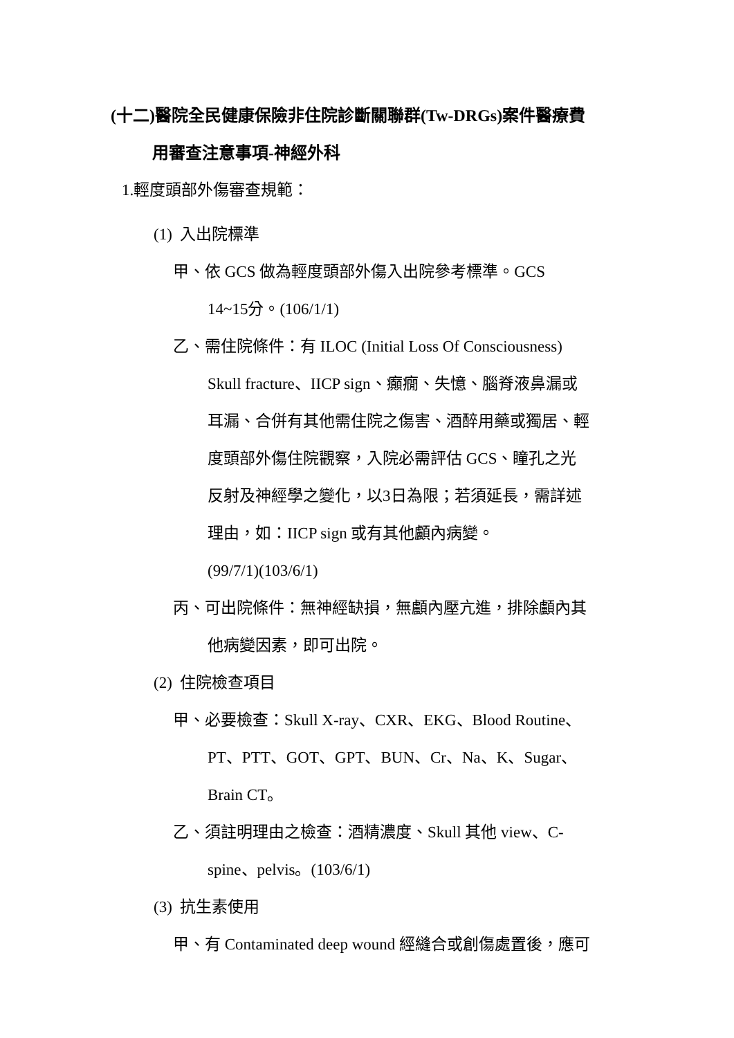(十二)醫院全民健康保險非住院診斷關聯群(Tw-DRGs)案件醫療費
用審查注意事項-神經外科
1.輕度頭部外傷審查規範：
(1) 入出院標準
甲、依 GCS 做為輕度頭部外傷入出院參考標準。GCS
14~15分。(106/1/1)
乙、需住院條件：有 ILOC (Initial Loss Of Consciousness)
Skull fracture、IICP sign、癲癇、失憶、腦脊液鼻漏或
耳漏、合併有其他需住院之傷害、酒醉用藥或獨居、輕
度頭部外傷住院觀察，入院必需評估 GCS、瞳孔之光
反射及神經學之變化，以3日為限；若須延長，需詳述
理由，如：IICP sign 或有其他顱內病變。
(99/7/1)(103/6/1)
丙、可出院條件：無神經缺損，無顱內壓亢進，排除顱內其
他病變因素，即可出院。
(2) 住院檢查項目
甲、必要檢查：Skull X-ray、CXR、EKG、Blood Routine、
PT、PTT、GOT、GPT、BUN、Cr、Na、K、Sugar、
Brain CT。
乙、須註明理由之檢查：酒精濃度、Skull 其他 view、C-
spine、pelvis。(103/6/1)
(3) 抗生素使用
甲、有 Contaminated deep wound 經縫合或創傷處置後，應可